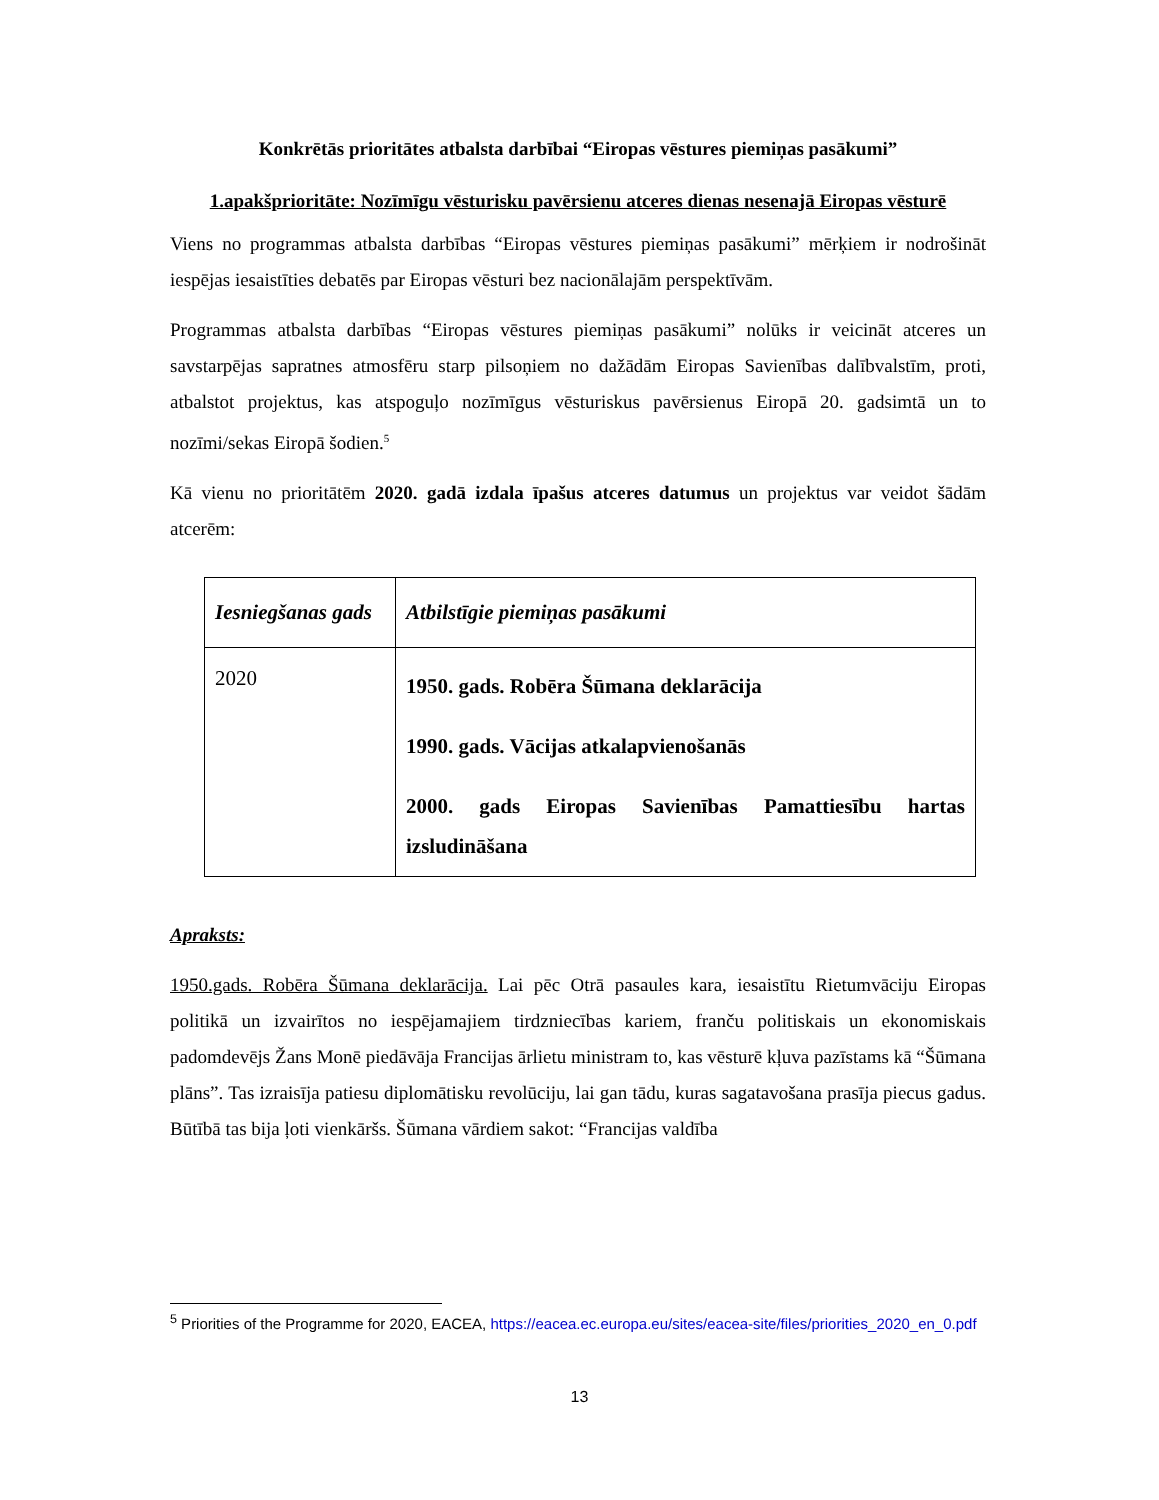Konkrētās prioritātes atbalsta darbībai “Eiropas vēstures piemiņas pasākumi”
1.apakšprioritāte: Nozīmīgu vēsturisku pavērsienu atceres dienas nesenajā Eiropas vēsturē
Viens no programmas atbalsta darbības “Eiropas vēstures piemiņas pasākumi” mērķiem ir nodrošināt iespējas iesaistīties debatēs par Eiropas vēsturi bez nacionālajām perspektīvām.
Programmas atbalsta darbības “Eiropas vēstures piemiņas pasākumi” nolūks ir veicināt atceres un savstarpējas sapratnes atmosfēru starp pilsoņiem no dažādām Eiropas Savienības dalībvalstīm, proti, atbalstot projektus, kas atspoguļo nozīmīgus vēsturiskus pavērsienus Eiropā 20. gadsimtā un to nozīmi/sekas Eiropā šodien.<sup>5</sup>
Kā vienu no prioritātēm 2020. gadā izdala īpašus atceres datumus un projektus var veidot šādām atcerēm:
| Iesniegšanas gads | Atbilstīgie piemiņas pasākumi |
| --- | --- |
| 2020 | 1950. gads. Robēra Šūmana deklarācija 1990. gads. Vācijas atkalapvienošanās 2000. gads Eiropas Savienības Pamattiesību hartas izsludināšana |
Apraksts:
1950.gads. Robēra Šūmana deklarācija. Lai pēc Otrā pasaules kara, iesaistītu Rietumvāciju Eiropas politikā un izvairītos no iespējamajiem tirdzniecības kariem, franču politiskais un ekonomiskais padomdevējs Žans Monē piedāvāja Francijas ārlietu ministram to, kas vēsturē kļuva pazīstams kā “Šūmana plāns”. Tas izraisīja patiesu diplomātisku revolūciju, lai gan tādu, kuras sagatavošana prasīja piecus gadus. Būtībā tas bija ļoti vienkāršs. Šūmana vārdiem sakot: “Francijas valdība
<sup>5</sup> Priorities of the Programme for 2020, EACEA, https://eacea.ec.europa.eu/sites/eacea-site/files/priorities_2020_en_0.pdf
13